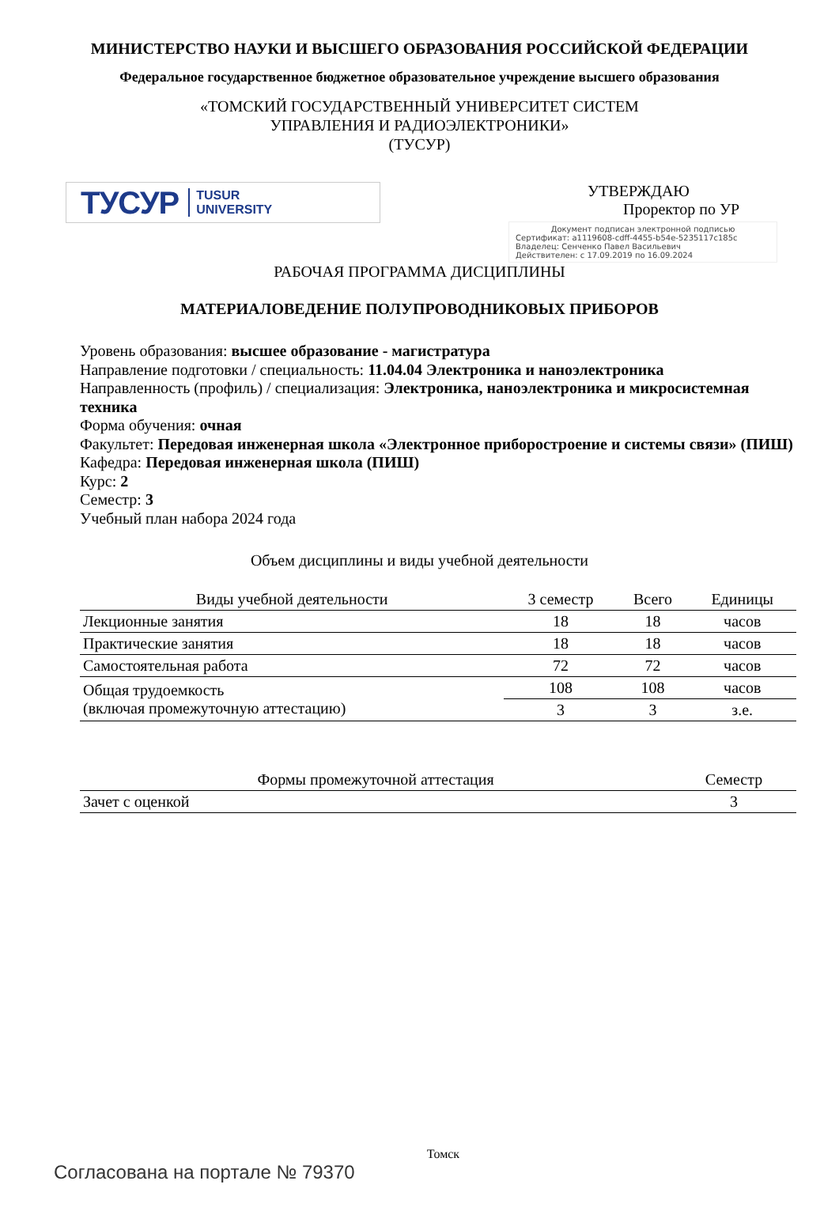МИНИСТЕРСТВО НАУКИ И ВЫСШЕГО ОБРАЗОВАНИЯ РОССИЙСКОЙ ФЕДЕРАЦИИ
Федеральное государственное бюджетное образовательное учреждение высшего образования
«ТОМСКИЙ ГОСУДАРСТВЕННЫЙ УНИВЕРСИТЕТ СИСТЕМ
УПРАВЛЕНИЯ И РАДИОЭЛЕКТРОНИКИ»
(ТУСУР)
ТУСУР TUSUR
UNIVERSITY
УТВЕРЖДАЮ
Проректор по УР
Документ подписан электронной подписью
Сертификат: a1119608-cdff-4455-b54e-5235117c185c
Владелец: Сенченко Павел Васильевич
Действителен: с 17.09.2019 по 16.09.2024
РАБОЧАЯ ПРОГРАММА ДИСЦИПЛИНЫ
МАТЕРИАЛОВЕДЕНИЕ ПОЛУПРОВОДНИКОВЫХ ПРИБОРОВ
Уровень образования: высшее образование - магистратура
Направление подготовки / специальность: 11.04.04 Электроника и наноэлектроника
Направленность (профиль) / специализация: Электроника, наноэлектроника и микросистемная техника
Форма обучения: очная
Факультет: Передовая инженерная школа «Электронное приборостроение и системы связи» (ПИШ)
Кафедра: Передовая инженерная школа (ПИШ)
Курс: 2
Семестр: 3
Учебный план набора 2024 года
Объем дисциплины и виды учебной деятельности
| Виды учебной деятельности | 3 семестр | Всего | Единицы |
| --- | --- | --- | --- |
| Лекционные занятия | 18 | 18 | часов |
| Практические занятия | 18 | 18 | часов |
| Самостоятельная работа | 72 | 72 | часов |
| Общая трудоемкость (включая промежуточную аттестацию) | 108 | 108 | часов |
| | 3 | 3 | з.е. |
| Формы промежуточной аттестация | Семестр |
| --- | --- |
| Зачет с оценкой | 3 |
Томск
Согласована на портале № 79370